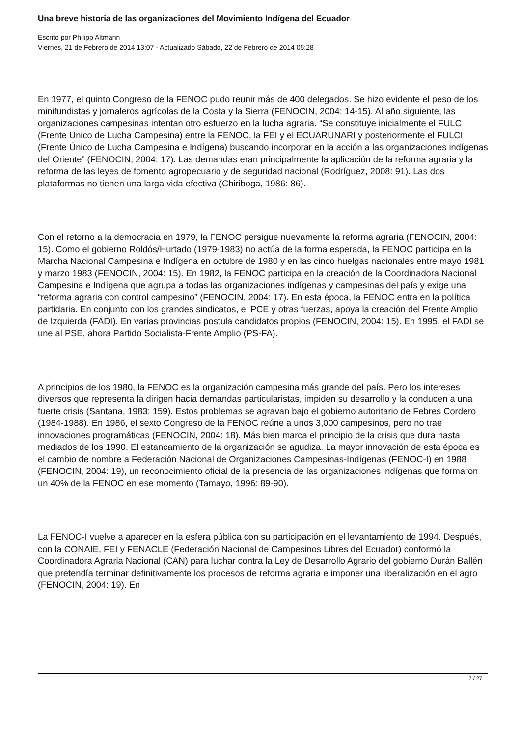Una breve historia de las organizaciones del Movimiento Indígena del Ecuador
Escrito por Philipp Altmann
Viernes, 21 de Febrero de 2014 13:07 - Actualizado Sábado, 22 de Febrero de 2014 05:28
En 1977, el quinto Congreso de la FENOC pudo reunir más de 400 delegados. Se hizo evidente el peso de los minifundistas y jornaleros agrícolas de la Costa y la Sierra (FENOCIN, 2004: 14-15). Al año siguiente, las organizaciones campesinas intentan otro esfuerzo en la lucha agraria. “Se constituye inicialmente el FULC (Frente Único de Lucha Campesina) entre la FENOC, la FEI y el ECUARUNARI y posteriormente el FULCI (Frente Único de Lucha Campesina e Indígena) buscando incorporar en la acción a las organizaciones indígenas del Oriente” (FENOCIN, 2004: 17). Las demandas eran principalmente la aplicación de la reforma agraria y la reforma de las leyes de fomento agropecuario y de seguridad nacional (Rodríguez, 2008: 91). Las dos plataformas no tienen una larga vida efectiva (Chiriboga, 1986: 86).
Con el retorno a la democracia en 1979, la FENOC persigue nuevamente la reforma agraria (FENOCIN, 2004: 15). Como el gobierno Roldós/Hurtado (1979-1983) no actúa de la forma esperada, la FENOC participa en la Marcha Nacional Campesina e Indígena en octubre de 1980 y en las cinco huelgas nacionales entre mayo 1981 y marzo 1983 (FENOCIN, 2004: 15). En 1982, la FENOC participa en la creación de la Coordinadora Nacional Campesina e Indígena que agrupa a todas las organizaciones indígenas y campesinas del país y exige una “reforma agraria con control campesino” (FENOCIN, 2004: 17). En esta época, la FENOC entra en la política partidaria. En conjunto con los grandes sindicatos, el PCE y otras fuerzas, apoya la creación del Frente Amplio de Izquierda (FADI). En varias provincias postula candidatos propios (FENOCIN, 2004: 15). En 1995, el FADI se une al PSE, ahora Partido Socialista-Frente Amplio (PS-FA).
A principios de los 1980, la FENOC es la organización campesina más grande del país. Pero los intereses diversos que representa la dirigen hacia demandas particularistas, impiden su desarrollo y la conducen a una fuerte crisis (Santana, 1983: 159). Estos problemas se agravan bajo el gobierno autoritario de Febres Cordero (1984-1988). En 1986, el sexto Congreso de la FENOC reúne a unos 3,000 campesinos, pero no trae innovaciones programáticas (FENOCIN, 2004: 18). Más bien marca el principio de la crisis que dura hasta mediados de los 1990. El estancamiento de la organización se agudiza. La mayor innovación de esta época es el cambio de nombre a Federación Nacional de Organizaciones Campesinas-Indígenas (FENOC-I) en 1988 (FENOCIN, 2004: 19), un reconocimiento oficial de la presencia de las organizaciones indígenas que formaron un 40% de la FENOC en ese momento (Tamayo, 1996: 89-90).
La FENOC-I vuelve a aparecer en la esfera pública con su participación en el levantamiento de 1994. Después, con la CONAIE, FEI y FENACLE (Federación Nacional de Campesinos Libres del Ecuador) conformó la Coordinadora Agraria Nacional (CAN) para luchar contra la Ley de Desarrollo Agrario del gobierno Durán Ballén que pretendía terminar definitivamente los procesos de reforma agraria e imponer una liberalización en el agro (FENOCIN, 2004: 19). En
7 / 27